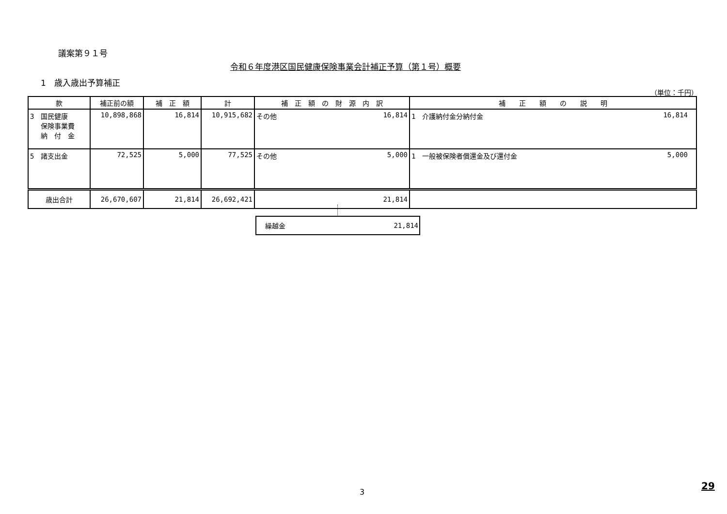議案第９１号
令和６年度港区国民健康保険事業会計補正予算（第１号）概要
1　歳入歳出予算補正
（単位：千円）
| 款 | 補正前の額 | 補 正 額 | 計 | 補 正 額 の 財 源 内 訳 | 補 正 額 の 説 明 |
| --- | --- | --- | --- | --- | --- |
| 3 国民健康 保険事業費 納 付 金 | 10,898,868 | 16,814 | 10,915,682 | その他 16,814 | 1 介護納付金分納付金 16,814 |
| 5 諸支出金 | 72,525 | 5,000 | 77,525 | その他 5,000 | 1 一般被保険者償還金及び還付金 5,000 |
| 歳出合計 | 26,670,607 | 21,814 | 26,692,421 | 21,814 | |
繰越金 21,814
3
29